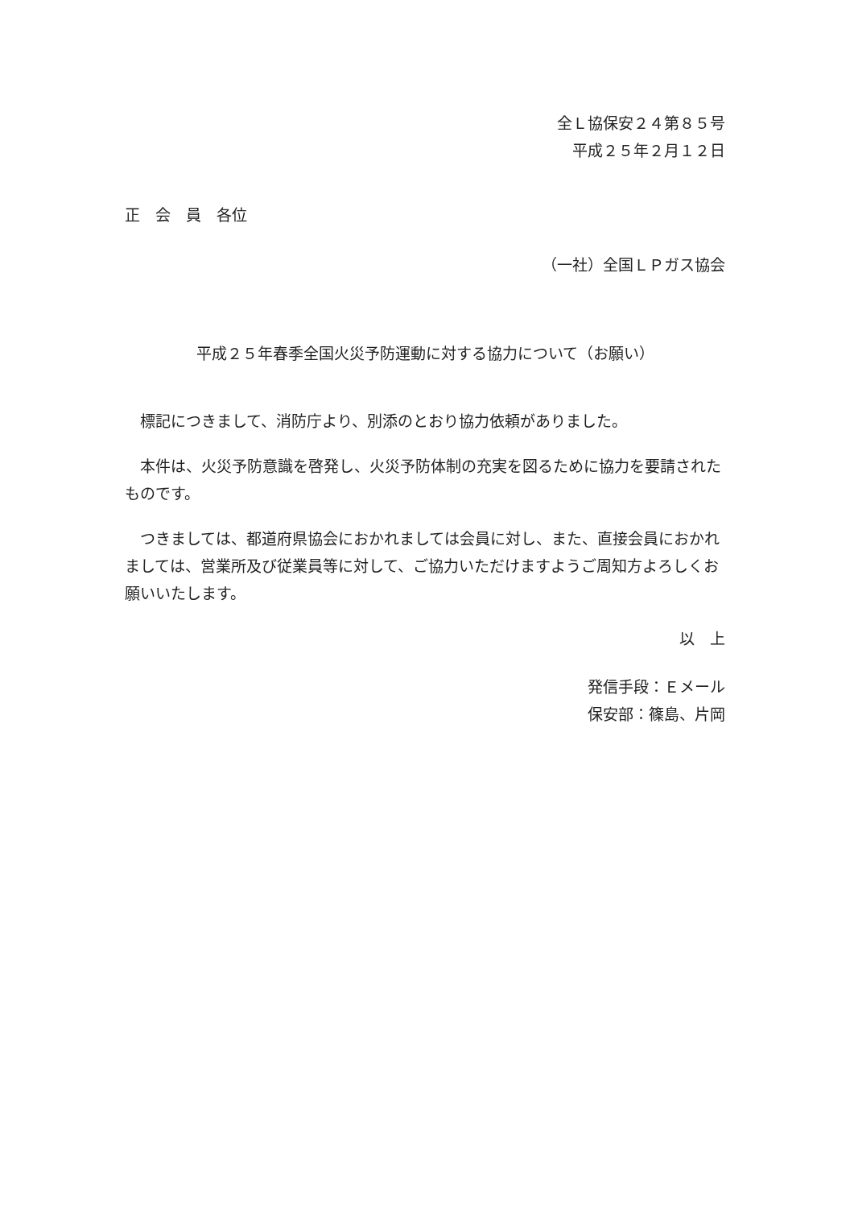全Ｌ協保安２４第８５号
平成２５年２月１２日
正　会　員　各位
（一社）全国ＬＰガス協会
平成２５年春季全国火災予防運動に対する協力について（お願い）
標記につきまして、消防庁より、別添のとおり協力依頼がありました。
本件は、火災予防意識を啓発し、火災予防体制の充実を図るために協力を要請されたものです。
つきましては、都道府県協会におかれましては会員に対し、また、直接会員におかれましては、営業所及び従業員等に対して、ご協力いただけますようご周知方よろしくお願いいたします。
以　上
発信手段：Ｅメール
保安部：篠島、片岡